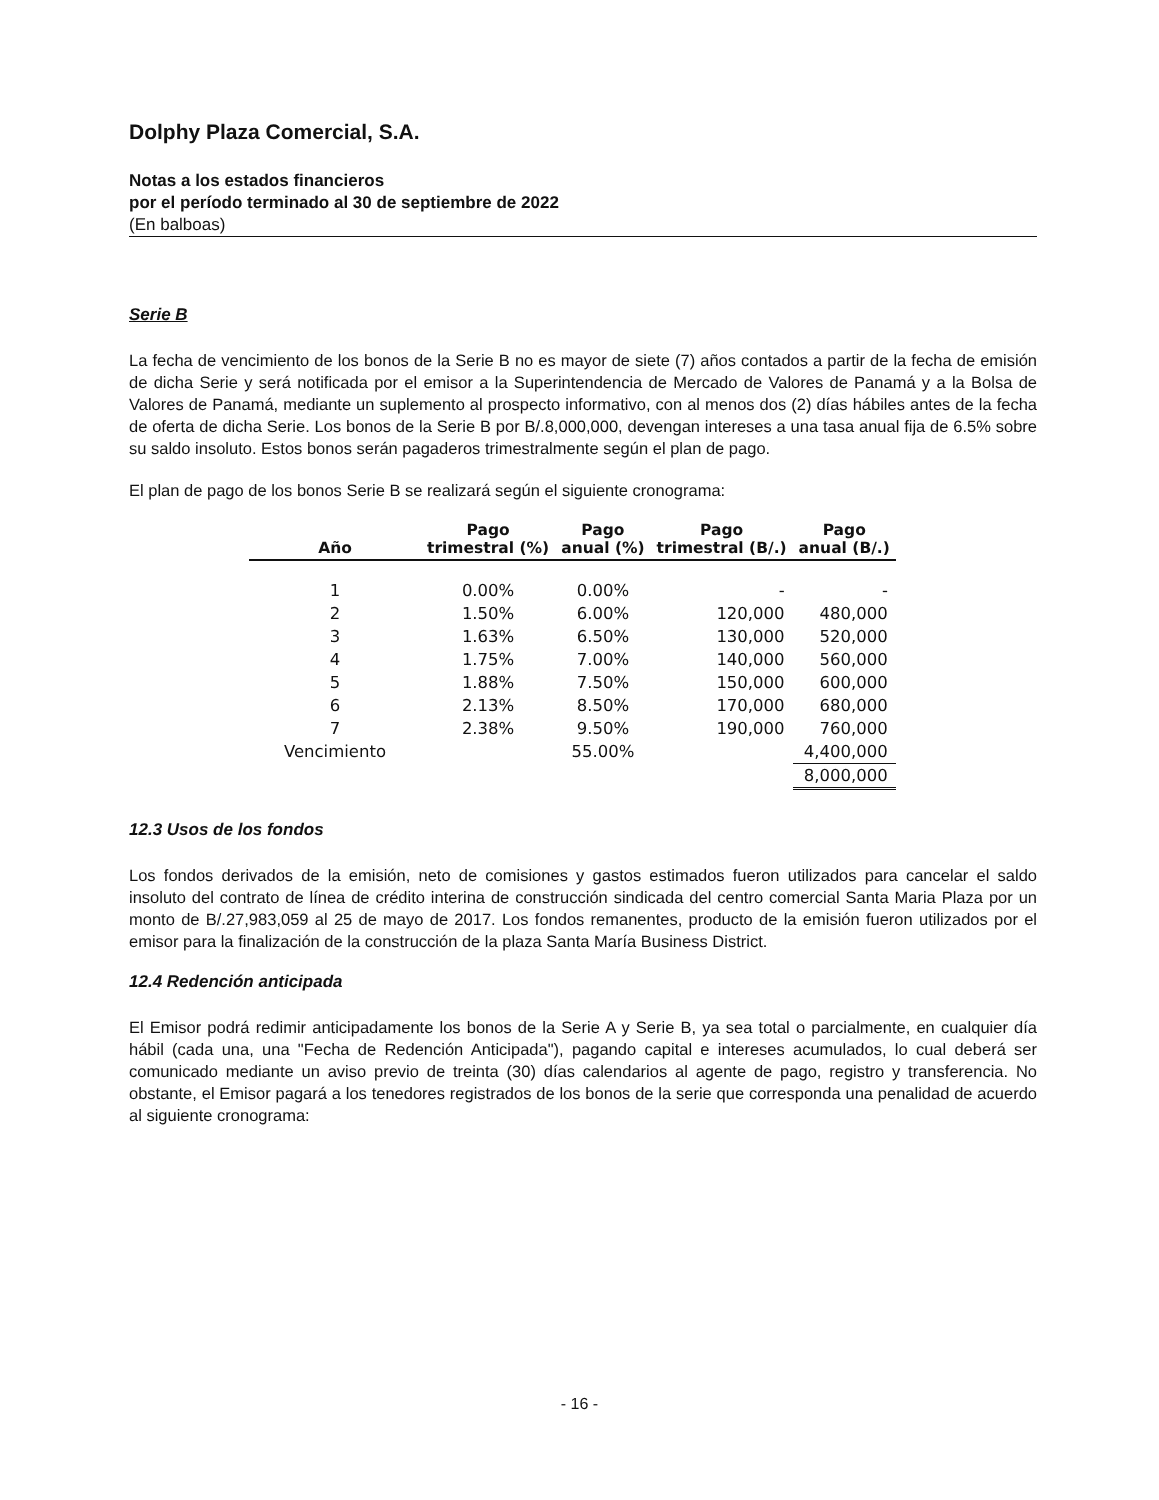Dolphy Plaza Comercial, S.A.
Notas a los estados financieros
por el período terminado al 30 de septiembre de 2022
(En balboas)
Serie B
La fecha de vencimiento de los bonos de la Serie B no es mayor de siete (7) años contados a partir de la fecha de emisión de dicha Serie y será notificada por el emisor a la Superintendencia de Mercado de Valores de Panamá y a la Bolsa de Valores de Panamá, mediante un suplemento al prospecto informativo, con al menos dos (2) días hábiles antes de la fecha de oferta de dicha Serie. Los bonos de la Serie B por B/.8,000,000, devengan intereses a una tasa anual fija de 6.5% sobre su saldo insoluto. Estos bonos serán pagaderos trimestralmente según el plan de pago.
El plan de pago de los bonos Serie B se realizará según el siguiente cronograma:
| Año | Pago trimestral (%) | Pago anual (%) | Pago trimestral (B/.) | Pago anual (B/.) |
| --- | --- | --- | --- | --- |
| 1 | 0.00% | 0.00% | - | - |
| 2 | 1.50% | 6.00% | 120,000 | 480,000 |
| 3 | 1.63% | 6.50% | 130,000 | 520,000 |
| 4 | 1.75% | 7.00% | 140,000 | 560,000 |
| 5 | 1.88% | 7.50% | 150,000 | 600,000 |
| 6 | 2.13% | 8.50% | 170,000 | 680,000 |
| 7 | 2.38% | 9.50% | 190,000 | 760,000 |
| Vencimiento | | 55.00% | | 4,400,000 |
| | | | | 8,000,000 |
12.3 Usos de los fondos
Los fondos derivados de la emisión, neto de comisiones y gastos estimados fueron utilizados para cancelar el saldo insoluto del contrato de línea de crédito interina de construcción sindicada del centro comercial Santa Maria Plaza por un monto de B/.27,983,059 al 25 de mayo de 2017. Los fondos remanentes, producto de la emisión fueron utilizados por el emisor para la finalización de la construcción de la plaza Santa María Business District.
12.4 Redención anticipada
El Emisor podrá redimir anticipadamente los bonos de la Serie A y Serie B, ya sea total o parcialmente, en cualquier día hábil (cada una, una "Fecha de Redención Anticipada"), pagando capital e intereses acumulados, lo cual deberá ser comunicado mediante un aviso previo de treinta (30) días calendarios al agente de pago, registro y transferencia. No obstante, el Emisor pagará a los tenedores registrados de los bonos de la serie que corresponda una penalidad de acuerdo al siguiente cronograma:
- 16 -